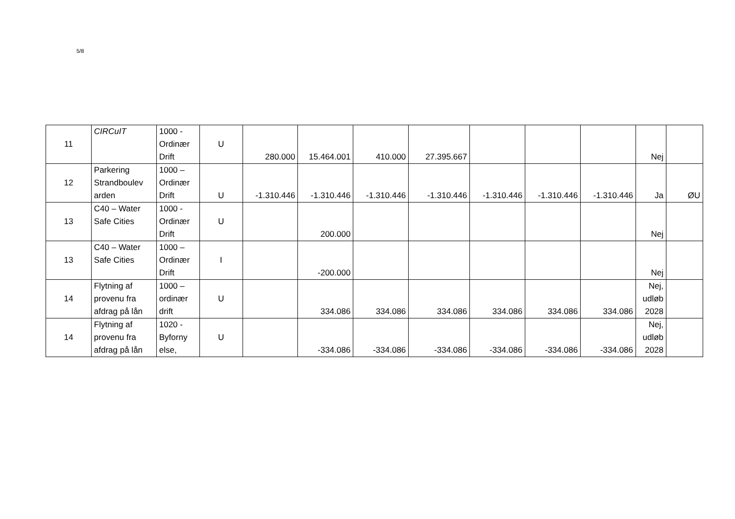5/8
| 11 | CIRCuIT | 1000 - Ordinær Drift | U | 280.000 | 15.464.001 | 410.000 | 27.395.667 | | | | Nej | |
| 12 | Parkering Strandboulev arden | 1000 – Ordinær Drift | U | -1.310.446 | -1.310.446 | -1.310.446 | -1.310.446 | -1.310.446 | -1.310.446 | -1.310.446 | Ja | ØU |
| 13 | C40 – Water Safe Cities | 1000 - Ordinær Drift | U | | 200.000 | | | | | | Nej | |
| 13 | C40 – Water Safe Cities | 1000 – Ordinær Drift | I | | -200.000 | | | | | | Nej | |
| 14 | Flytning af provenu fra afdrag på lån | 1000 – ordinær drift | U | | 334.086 | 334.086 | 334.086 | 334.086 | 334.086 | 334.086 | Nej, udløb 2028 | |
| 14 | Flytning af provenu fra afdrag på lån | 1020 - Byforny else, | U | | -334.086 | -334.086 | -334.086 | -334.086 | -334.086 | -334.086 | Nej, udløb 2028 | |